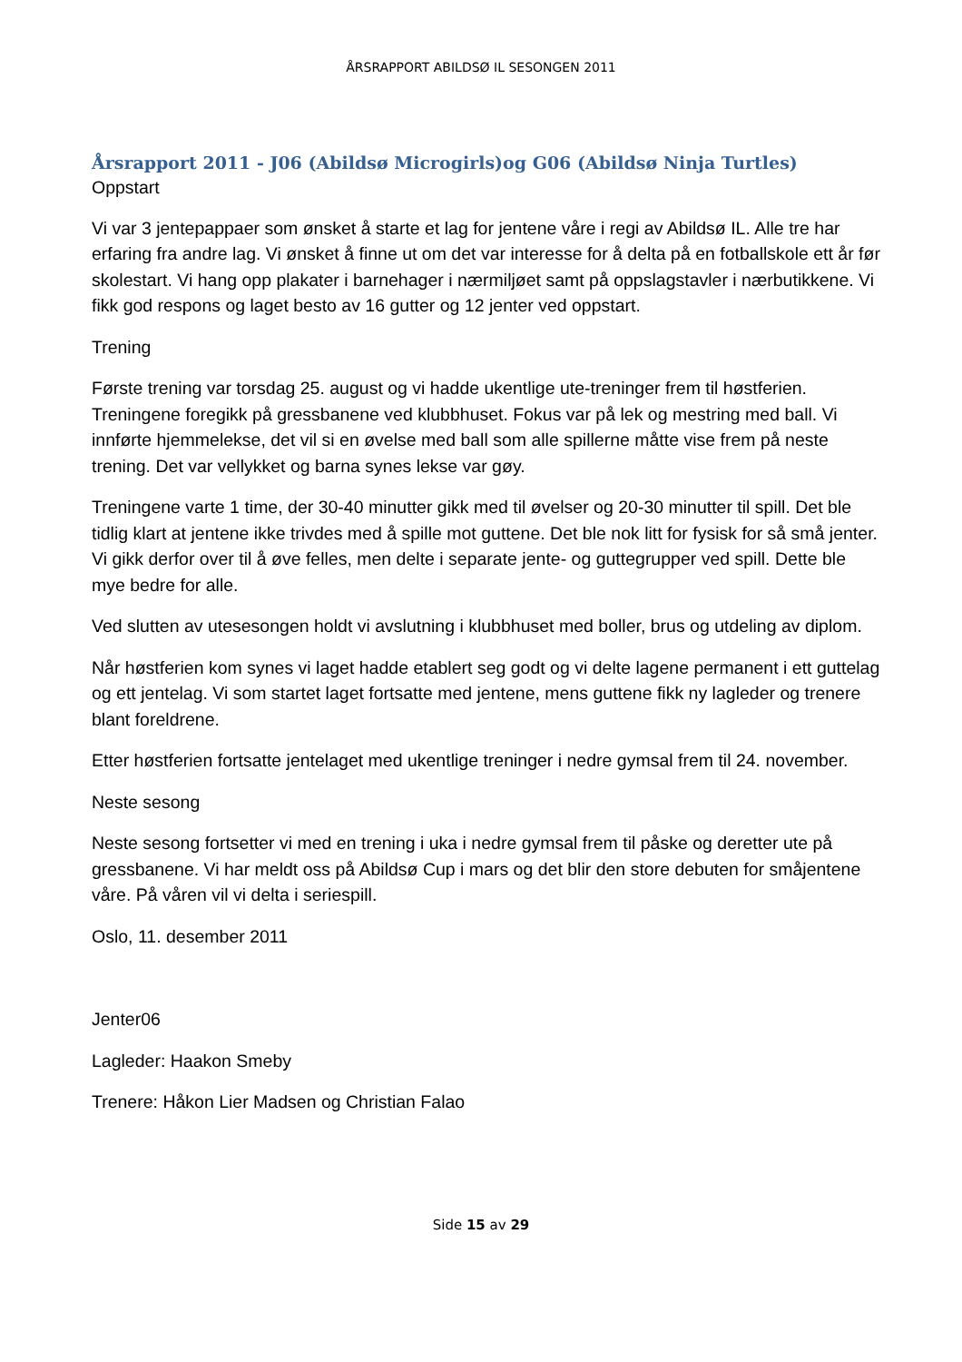ÅRSRAPPORT ABILDSØ IL SESONGEN 2011
Årsrapport 2011 - J06 (Abildsø Microgirls)og G06 (Abildsø Ninja Turtles)
Oppstart
Vi var 3 jentepappaer som ønsket å starte et lag for jentene våre i regi av Abildsø IL. Alle tre har erfaring fra andre lag. Vi ønsket å finne ut om det var interesse for å delta på en fotballskole ett år før skolestart. Vi hang opp plakater i barnehager i nærmiljøet samt på oppslagstavler i nærbutikkene. Vi fikk god respons og laget besto av 16 gutter og 12 jenter ved oppstart.
Trening
Første trening var torsdag 25. august og vi hadde ukentlige ute-treninger frem til høstferien. Treningene foregikk på gressbanene ved klubbhuset. Fokus var på lek og mestring med ball. Vi innførte hjemmelekse, det vil si en øvelse med ball som alle spillerne måtte vise frem på neste trening. Det var vellykket og barna synes lekse var gøy.
Treningene varte 1 time, der 30-40 minutter gikk med til øvelser og 20-30 minutter til spill. Det ble tidlig klart at jentene ikke trivdes med å spille mot guttene. Det ble nok litt for fysisk for så små jenter. Vi gikk derfor over til å øve felles, men delte i separate jente- og guttegrupper ved spill. Dette ble mye bedre for alle.
Ved slutten av utesesongen holdt vi avslutning i klubbhuset med boller, brus og utdeling av diplom.
Når høstferien kom synes vi laget hadde etablert seg godt og vi delte lagene permanent i ett guttelag og ett jentelag. Vi som startet laget fortsatte med jentene, mens guttene fikk ny lagleder og trenere blant foreldrene.
Etter høstferien fortsatte jentelaget med ukentlige treninger i nedre gymsal frem til 24. november.
Neste sesong
Neste sesong fortsetter vi med en trening i uka i nedre gymsal frem til påske og deretter ute på gressbanene. Vi har meldt oss på Abildsø Cup i mars og det blir den store debuten for småjentene våre. På våren vil vi delta i seriespill.
Oslo, 11. desember 2011
Jenter06
Lagleder: Haakon Smeby
Trenere: Håkon Lier Madsen og Christian Falao
Side 15 av 29